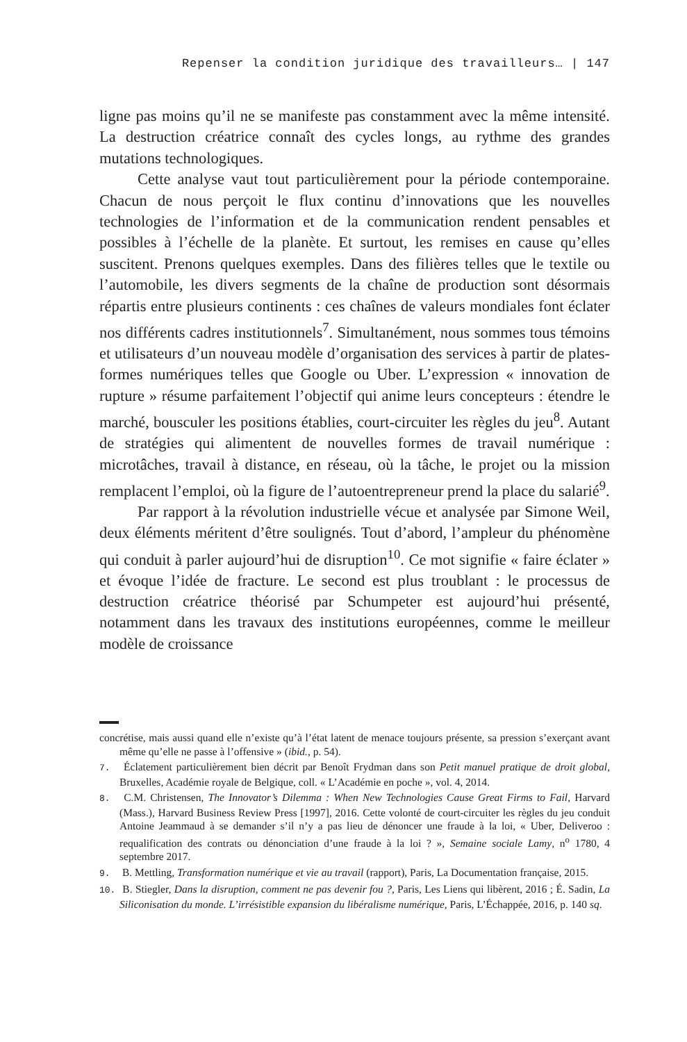Repenser la condition juridique des travailleurs… | 147
ligne pas moins qu’il ne se manifeste pas constamment avec la même intensité. La destruction créatrice connaît des cycles longs, au rythme des grandes mutations technologiques.
Cette analyse vaut tout particulièrement pour la période contemporaine. Chacun de nous perçoit le flux continu d’innovations que les nouvelles technologies de l’information et de la communication rendent pensables et possibles à l’échelle de la planète. Et surtout, les remises en cause qu’elles suscitent. Prenons quelques exemples. Dans des filières telles que le textile ou l’automobile, les divers segments de la chaîne de production sont désormais répartis entre plusieurs continents : ces chaînes de valeurs mondiales font éclater nos différents cadres institutionnels<sup>7</sup>. Simultanément, nous sommes tous témoins et utilisateurs d’un nouveau modèle d’organisation des services à partir de plates-formes numériques telles que Google ou Uber. L’expression « innovation de rupture » résume parfaitement l’objectif qui anime leurs concepteurs : étendre le marché, bousculer les positions établies, court-circuiter les règles du jeu<sup>8</sup>. Autant de stratégies qui alimentent de nouvelles formes de travail numérique : microtâches, travail à distance, en réseau, où la tâche, le projet ou la mission remplacent l’emploi, où la figure de l’autoentrepreneur prend la place du salarié<sup>9</sup>.
Par rapport à la révolution industrielle vécue et analysée par Simone Weil, deux éléments méritent d’être soulignés. Tout d’abord, l’ampleur du phénomène qui conduit à parler aujourd’hui de disruption<sup>10</sup>. Ce mot signifie « faire éclater » et évoque l’idée de fracture. Le second est plus troublant : le processus de destruction créatrice théorisé par Schumpeter est aujourd’hui présenté, notamment dans les travaux des institutions européennes, comme le meilleur modèle de croissance
concrétise, mais aussi quand elle n’existe qu’à l’état latent de menace toujours présente, sa pression s’exerçant avant même qu’elle ne passe à l’offensive » (ibid., p. 54).
7. Éclatement particulièrement bien décrit par Benoît Frydman dans son Petit manuel pratique de droit global, Bruxelles, Académie royale de Belgique, coll. « L’Académie en poche », vol. 4, 2014.
8. C.M. Christensen, The Innovator’s Dilemma : When New Technologies Cause Great Firms to Fail, Harvard (Mass.), Harvard Business Review Press [1997], 2016. Cette volonté de court-circuiter les règles du jeu conduit Antoine Jeammaud à se demander s’il n’y a pas lieu de dénoncer une fraude à la loi, « Uber, Deliveroo : requalification des contrats ou dénonciation d’une fraude à la loi ? », Semaine sociale Lamy, n<sup>o</sup> 1780, 4 septembre 2017.
9. B. Mettling, Transformation numérique et vie au travail (rapport), Paris, La Documentation française, 2015.
10. B. Stiegler, Dans la disruption, comment ne pas devenir fou ?, Paris, Les Liens qui libèrent, 2016 ; É. Sadin, La Siliconisation du monde. L’irrésistible expansion du libéralisme numérique, Paris, L’Échappée, 2016, p. 140 sq.